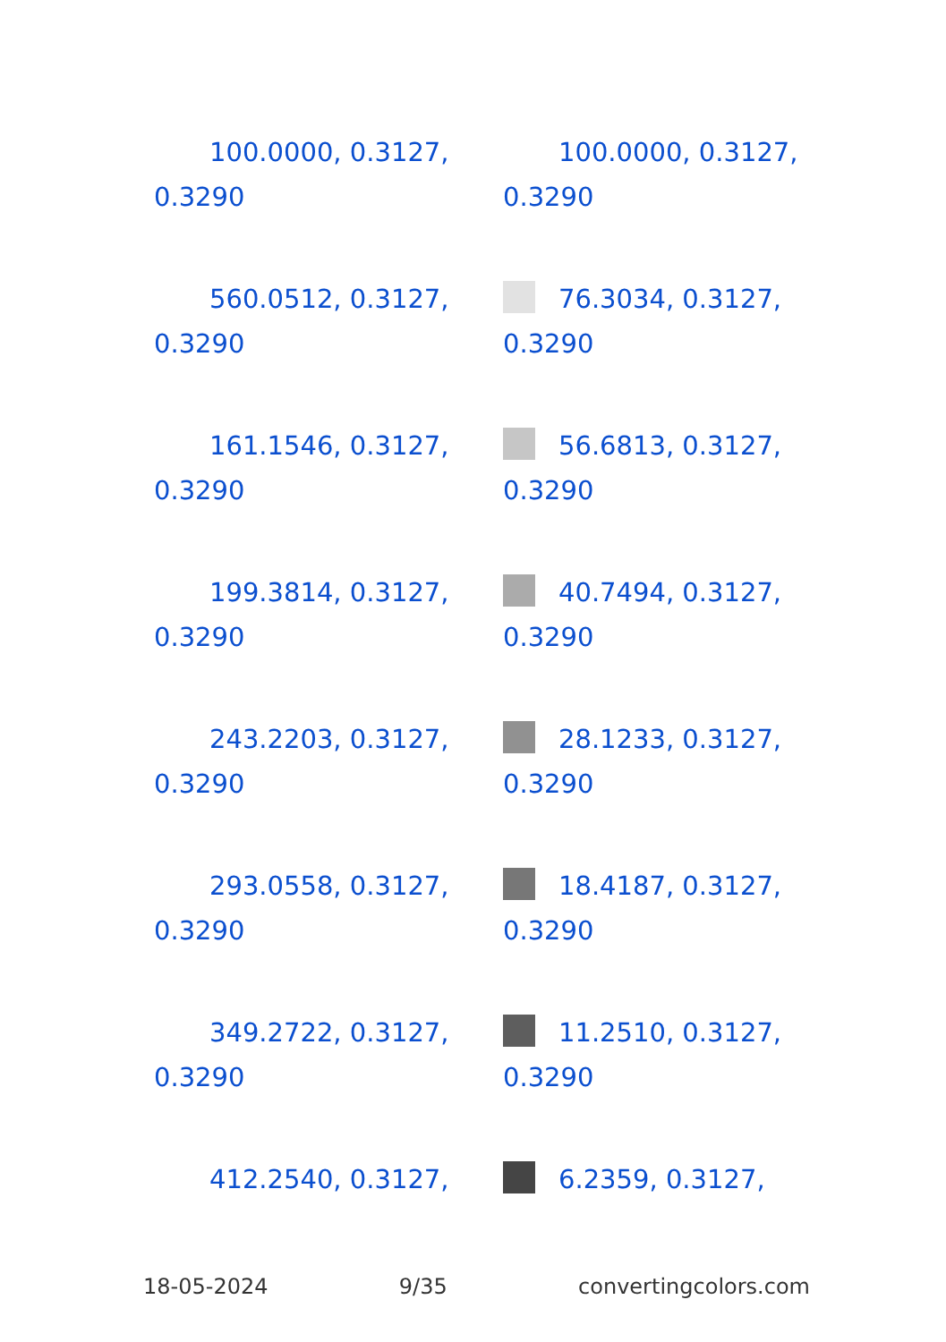100.0000, 0.3127,
0.3290
100.0000, 0.3127,
0.3290
560.0512, 0.3127,
0.3290
76.3034, 0.3127,
0.3290
161.1546, 0.3127,
0.3290
56.6813, 0.3127,
0.3290
199.3814, 0.3127,
0.3290
40.7494, 0.3127,
0.3290
243.2203, 0.3127,
0.3290
28.1233, 0.3127,
0.3290
293.0558, 0.3127,
0.3290
18.4187, 0.3127,
0.3290
349.2722, 0.3127,
0.3290
11.2510, 0.3127,
0.3290
412.2540, 0.3127,
6.2359, 0.3127,
18-05-2024 9/35 convertingcolors.com